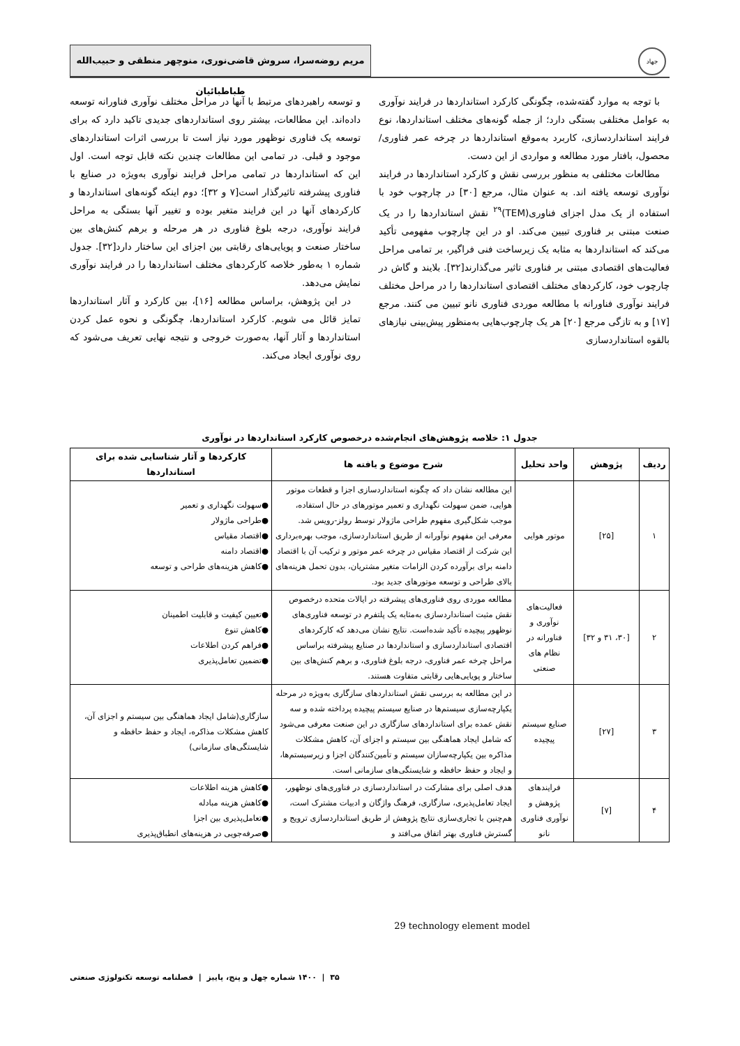جهاد
مریم روضه‌سرا، سروش قاضی‌نوری، منوچهر منطقی و حبیب‌الله طباطبائیان
با توجه به موارد گفته‌شده، چگونگی کارکرد استانداردها در فرایند نوآوری به عوامل مختلفی بستگی دارد؛ از جمله گونه‌های مختلف استانداردها، نوع فرایند استانداردسازی، کاربرد به‌موقع استانداردها در چرخه عمر فناوری/محصول، بافتار مورد مطالعه و مواردی از این دست.
مطالعات مختلفی به منظور بررسی نقش و کارکرد استانداردها در فرایند نوآوری توسعه یافته اند. به عنوان مثال، مرجع [۳۰] در چارچوب خود با استفاده از یک مدل اجزای فناوری(TEM)<sup>۲۹</sup> نقش استانداردها را در یک صنعت مبتنی بر فناوری تبیین می‌کند. او در این چارچوب مفهومی تأکید می‌کند که استانداردها به مثابه یک زیرساخت فنی فراگیر، بر تمامی مراحل فعالیت‌های اقتصادی مبتنی بر فناوری تاثیر می‌گذارند[۳۲]. بلایند و گاش در چارچوب خود، کارکردهای مختلف اقتصادی استانداردها را در مراحل مختلف فرایند نوآوری فناورانه با مطالعه موردی فناوری نانو تبیین می کنند. مرجع [۱۷] و به تازگی مرجع [۲۰] هر یک چارچوب‌هایی به‌منظور پیش‌بینی نیازهای بالقوه استانداردسازی
و توسعه راهبردهای مرتبط با آنها در مراحل مختلف نوآوری فناورانه توسعه داده‌اند. این مطالعات، بیشتر روی استانداردهای جدیدی تاکید دارد که برای توسعه یک فناوری نوظهور مورد نیاز است تا بررسی اثرات استانداردهای موجود و قبلی. در تمامی این مطالعات چندین نکته قابل توجه است. اول این که استانداردها در تمامی مراحل فرایند نوآوری به‌ویژه در صنایع با فناوری پیشرفته تاثیرگذار است[۷ و ۳۲]؛ دوم اینکه گونه‌های استانداردها و کارکردهای آنها در این فرایند متغیر بوده و تغییر آنها بستگی به مراحل فرایند نوآوری، درجه بلوغ فناوری در هر مرحله و برهم کنش‌های بین ساختار صنعت و پویایی‌های رقابتی بین اجزای این ساختار دارد[۳۲]. جدول شماره ۱ به‌طور خلاصه کارکردهای مختلف استانداردها را در فرایند نوآوری نمایش می‌دهد.
در این پژوهش، براساس مطالعه [۱۶]، بین کارکرد و آثار استانداردها تمایز قائل می شویم. کارکرد استانداردها، چگونگی و نحوه عمل کردن استانداردها و آثار آنها، به‌صورت خروجی و نتیجه نهایی تعریف می‌شود که روی نوآوری ایجاد می‌کند.
جدول ۱: خلاصه پژوهش‌های انجام‌شده درخصوص کارکرد استانداردها در نوآوری
| ردیف | پژوهش | واحد تحلیل | شرح موضوع و یافته ها | کارکردها و آثار شناسایی شده برای استانداردها |
| --- | --- | --- | --- | --- |
| ۱ | [۲۵] | موتور هوایی | این مطالعه نشان داد که چگونه استانداردسازی اجزا و قطعات موتور هوایی، ضمن سهولت نگهداری و تعمیر موتورهای در حال استفاده، موجب شکل‌گیری مفهوم طراحی ماژولار توسط رولز-رویس شد. معرفی این مفهوم نوآورانه از طریق استانداردسازی، موجب بهره‌برداری این شرکت از اقتصاد مقیاس در چرخه عمر موتور و ترکیب آن با اقتصاد دامنه برای برآورده کردن الزامات متغیر مشتریان، بدون تحمل هزینه‌های بالای طراحی و توسعه موتورهای جدید بود. | ●سهولت نگهداری و تعمیر ●طراحی ماژولار ●اقتصاد مقیاس ●اقتصاد دامنه ●کاهش هزینه‌های طراحی و توسعه |
| ۲ | [۳۰، ۳۱ و ۳۲] | فعالیت‌های نوآوری و فناورانه در نظام های صنعتی | مطالعه موردی روی فناوری‌های پیشرفته در ایالات متحده درخصوص نقش مثبت استانداردسازی به‌مثابه یک پلتفرم در توسعه فناوری‌های نوظهور پیچیده تأکید شده‌است. نتایج نشان می‌دهد که کارکردهای اقتصادی استانداردسازی و استانداردها در صنایع پیشرفته براساس مراحل چرخه عمر فناوری، درجه بلوغ فناوری، و برهم کنش‌های بین ساختار و پویایی‌هایی رقابتی متفاوت هستند. | ●تعیین کیفیت و قابلیت اطمینان ●کاهش تنوع ●فراهم کردن اطلاعات ●تضمین تعامل‌پذیری |
| ۳ | [۲۷] | صنایع سیستم پیچیده | در این مطالعه به بررسی نقش استانداردهای سازگاری به‌ویژه در مرحله یکپارچه‌سازی سیستم‌ها در صنایع سیستم پیچیده پرداخته شده و سه نقش عمده برای استانداردهای سازگاری در این صنعت معرفی می‌شود که شامل ایجاد هماهنگی بین سیستم و اجزای آن، کاهش مشکلات مذاکره بین یکپارچه‌سازان سیستم و تأمین‌کنندگان اجزا و زیرسیستم‌ها، و ایجاد و حفظ حافظه و شایستگی‌های سازمانی است. | سازگاری(شامل ایجاد هماهنگی بین سیستم و اجزای آن، کاهش مشکلات مذاکره، ایجاد و حفظ حافظه و شایستگی‌های سازمانی) |
| ۴ | [۷] | فرایندهای پژوهش و نوآوری فناوری نانو | هدف اصلی برای مشارکت در استانداردسازی در فناوری‌های نوظهور، ایجاد تعامل‌پذیری، سازگاری، فرهنگ واژگان و ادبیات مشترک است، هم‌چنین با تجاری‌سازی نتایج پژوهش از طریق استانداردسازی ترویج و گسترش فناوری بهتر اتفاق می‌افتد و | ●کاهش هزینه اطلاعات ●کاهش هزینه مبادله ●تعامل‌پذیری بین اجزا ●صرفه‌جویی در هزینه‌های انطباق‌پذیری |
29 technology element model
۳۵ | ۱۴۰۰ شماره چهل و پنج، پاییز | فصلنامه توسعه تکنولوژی صنعتی